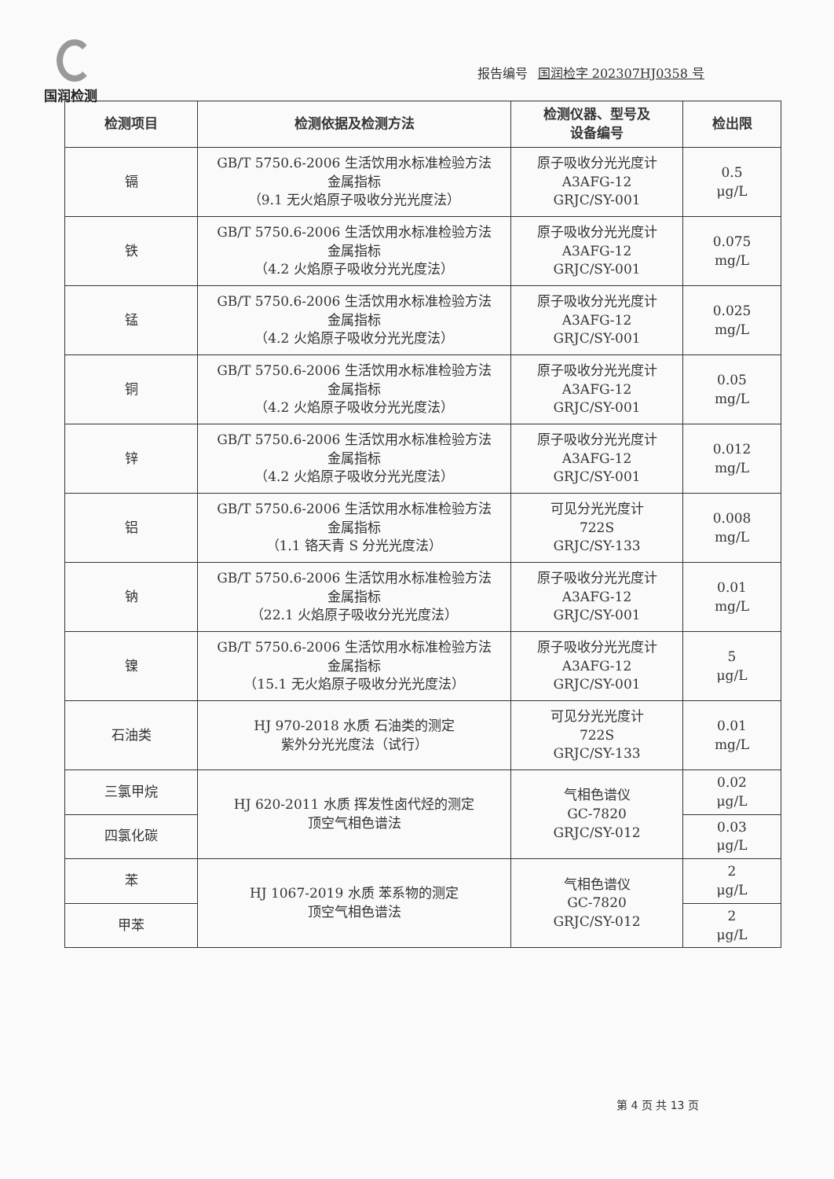国润检测
报告编号 国润检字 202307HJ0358 号
| 检测项目 | 检测依据及检测方法 | 检测仪器、型号及 设备编号 | 检出限 |
| --- | --- | --- | --- |
| 镉 | GB/T 5750.6-2006 生活饮用水标准检验方法 金属指标 （9.1 无火焰原子吸收分光光度法） | 原子吸收分光光度计 A3AFG-12 GRJC/SY-001 | 0.5 μg/L |
| 铁 | GB/T 5750.6-2006 生活饮用水标准检验方法 金属指标 （4.2 火焰原子吸收分光光度法） | 原子吸收分光光度计 A3AFG-12 GRJC/SY-001 | 0.075 mg/L |
| 锰 | GB/T 5750.6-2006 生活饮用水标准检验方法 金属指标 （4.2 火焰原子吸收分光光度法） | 原子吸收分光光度计 A3AFG-12 GRJC/SY-001 | 0.025 mg/L |
| 铜 | GB/T 5750.6-2006 生活饮用水标准检验方法 金属指标 （4.2 火焰原子吸收分光光度法） | 原子吸收分光光度计 A3AFG-12 GRJC/SY-001 | 0.05 mg/L |
| 锌 | GB/T 5750.6-2006 生活饮用水标准检验方法 金属指标 （4.2 火焰原子吸收分光光度法） | 原子吸收分光光度计 A3AFG-12 GRJC/SY-001 | 0.012 mg/L |
| 铝 | GB/T 5750.6-2006 生活饮用水标准检验方法 金属指标 （1.1 铬天青 S 分光光度法） | 可见分光光度计 722S GRJC/SY-133 | 0.008 mg/L |
| 钠 | GB/T 5750.6-2006 生活饮用水标准检验方法 金属指标 （22.1 火焰原子吸收分光光度法） | 原子吸收分光光度计 A3AFG-12 GRJC/SY-001 | 0.01 mg/L |
| 镍 | GB/T 5750.6-2006 生活饮用水标准检验方法 金属指标 （15.1 无火焰原子吸收分光光度法） | 原子吸收分光光度计 A3AFG-12 GRJC/SY-001 | 5 μg/L |
| 石油类 | HJ 970-2018 水质 石油类的测定 紫外分光光度法（试行） | 可见分光光度计 722S GRJC/SY-133 | 0.01 mg/L |
| 三氯甲烷 | HJ 620-2011 水质 挥发性卤代烃的测定 顶空气相色谱法 | 气相色谱仪 GC-7820 GRJC/SY-012 | 0.02 μg/L |
| 四氯化碳 | | | 0.03 μg/L |
| 苯 | HJ 1067-2019 水质 苯系物的测定 顶空气相色谱法 | 气相色谱仪 GC-7820 GRJC/SY-012 | 2 μg/L |
| 甲苯 | | | 2 μg/L |
第 4 页 共 13 页